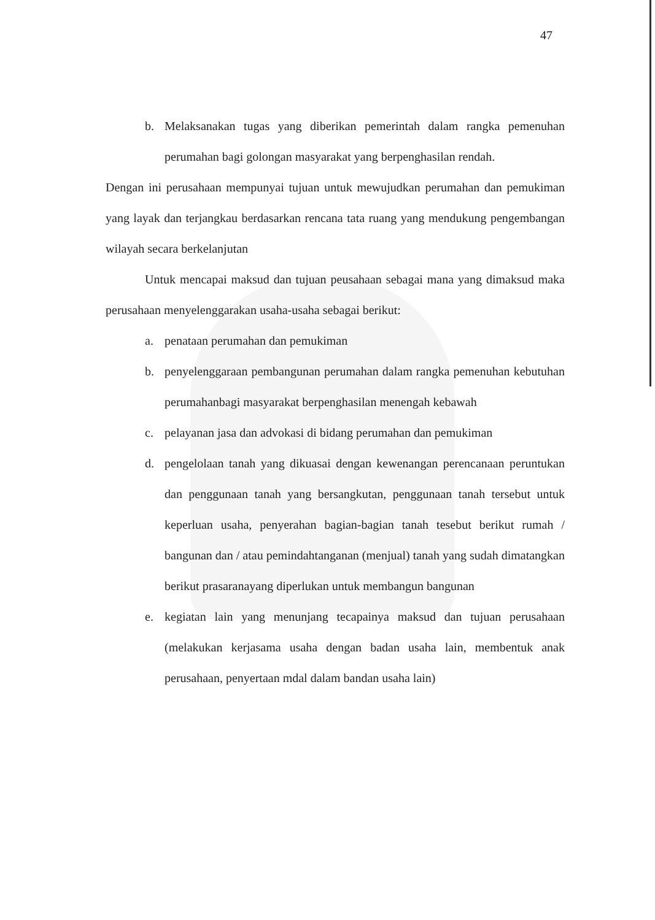47
b. Melaksanakan tugas yang diberikan pemerintah dalam rangka pemenuhan perumahan bagi golongan masyarakat yang berpenghasilan rendah.
Dengan ini perusahaan mempunyai tujuan untuk mewujudkan perumahan dan pemukiman yang layak dan terjangkau berdasarkan rencana tata ruang yang mendukung pengembangan wilayah secara berkelanjutan
Untuk mencapai maksud dan tujuan peusahaan sebagai mana yang dimaksud maka perusahaan menyelenggarakan usaha-usaha sebagai berikut:
a. penataan perumahan dan pemukiman
b. penyelenggaraan pembangunan perumahan dalam rangka pemenuhan kebutuhan perumahanbagi masyarakat berpenghasilan menengah kebawah
c. pelayanan jasa dan advokasi di bidang perumahan dan pemukiman
d. pengelolaan tanah yang dikuasai dengan kewenangan perencanaan peruntukan dan penggunaan tanah yang bersangkutan, penggunaan tanah tersebut untuk keperluan usaha, penyerahan bagian-bagian tanah tesebut berikut rumah / bangunan dan / atau pemindahtanganan (menjual) tanah yang sudah dimatangkan berikut prasaranayang diperlukan untuk membangun bangunan
e. kegiatan lain yang menunjang tecapainya maksud dan tujuan perusahaan (melakukan kerjasama usaha dengan badan usaha lain, membentuk anak perusahaan, penyertaan mdal dalam bandan usaha lain)